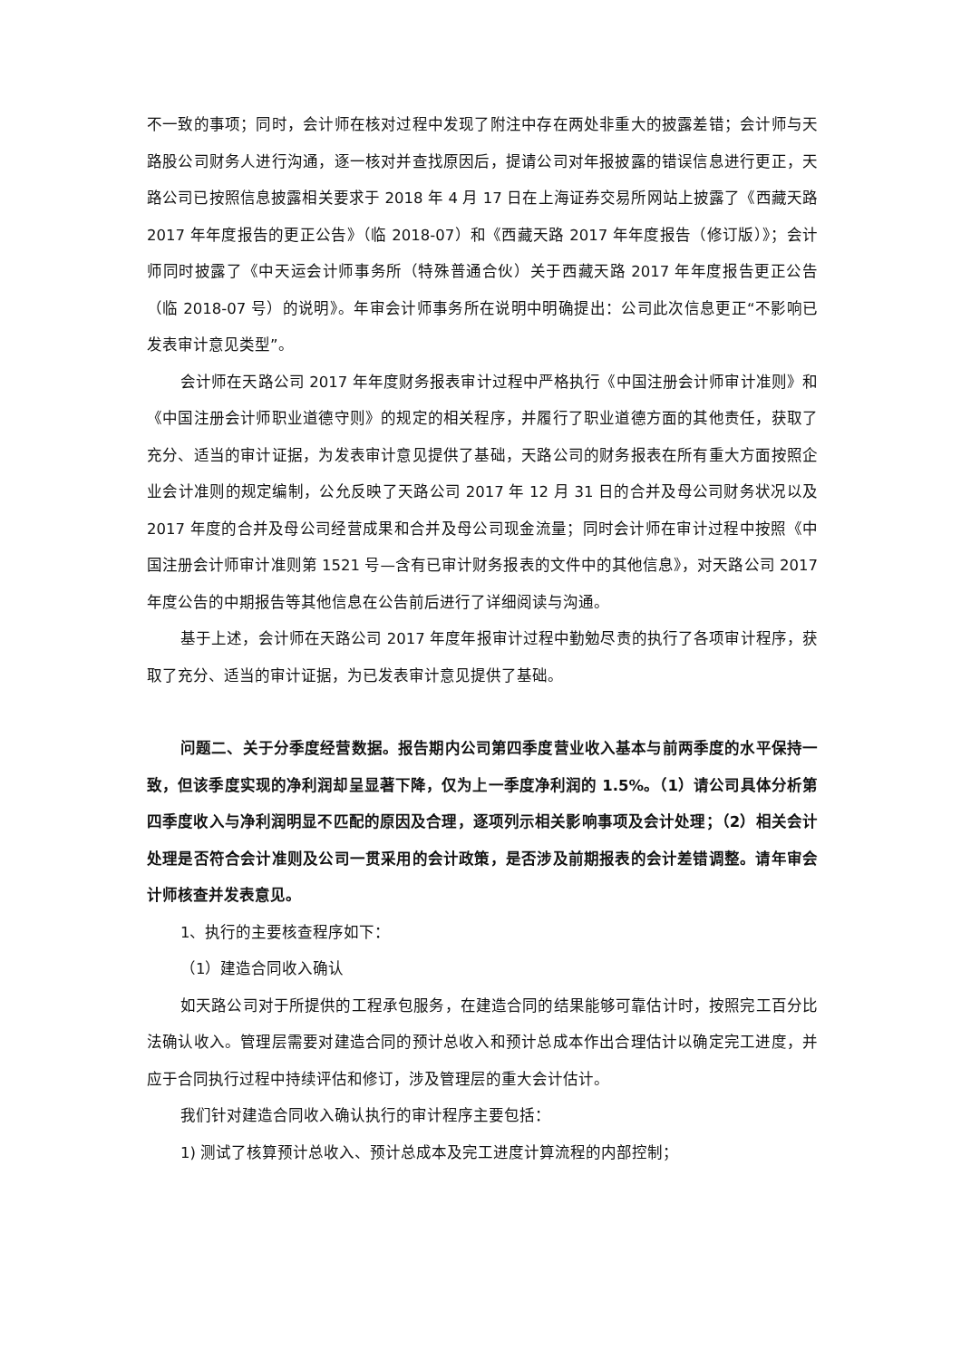不一致的事项；同时，会计师在核对过程中发现了附注中存在两处非重大的披露差错；会计师与天路股公司财务人进行沟通，逐一核对并查找原因后，提请公司对年报披露的错误信息进行更正，天路公司已按照信息披露相关要求于 2018 年 4 月 17 日在上海证券交易所网站上披露了《西藏天路 2017 年年度报告的更正公告》（临 2018-07）和《西藏天路 2017 年年度报告（修订版）》；会计师同时披露了《中天运会计师事务所（特殊普通合伙）关于西藏天路 2017 年年度报告更正公告（临 2018-07 号）的说明》。年审会计师事务所在说明中明确提出：公司此次信息更正“不影响已发表审计意见类型”。
会计师在天路公司 2017 年年度财务报表审计过程中严格执行《中国注册会计师审计准则》和《中国注册会计师职业道德守则》的规定的相关程序，并履行了职业道德方面的其他责任，获取了充分、适当的审计证据，为发表审计意见提供了基础，天路公司的财务报表在所有重大方面按照企业会计准则的规定编制，公允反映了天路公司 2017 年 12 月 31 日的合并及母公司财务状况以及 2017 年度的合并及母公司经营成果和合并及母公司现金流量；同时会计师在审计过程中按照《中国注册会计师审计准则第 1521 号—含有已审计财务报表的文件中的其他信息》，对天路公司 2017 年度公告的中期报告等其他信息在公告前后进行了详细阅读与沟通。
基于上述，会计师在天路公司 2017 年度年报审计过程中勤勉尽责的执行了各项审计程序，获取了充分、适当的审计证据，为已发表审计意见提供了基础。
问题二、关于分季度经营数据。报告期内公司第四季度营业收入基本与前两季度的水平保持一致，但该季度实现的净利润却呈显著下降，仅为上一季度净利润的 1.5%。（1）请公司具体分析第四季度收入与净利润明显不匹配的原因及合理，逐项列示相关影响事项及会计处理；（2）相关会计处理是否符合会计准则及公司一贯采用的会计政策，是否涉及前期报表的会计差错调整。请年审会计师核查并发表意见。
1、执行的主要核查程序如下：
（1）建造合同收入确认
如天路公司对于所提供的工程承包服务，在建造合同的结果能够可靠估计时，按照完工百分比法确认收入。管理层需要对建造合同的预计总收入和预计总成本作出合理估计以确定完工进度，并应于合同执行过程中持续评估和修订，涉及管理层的重大会计估计。
我们针对建造合同收入确认执行的审计程序主要包括：
1) 测试了核算预计总收入、预计总成本及完工进度计算流程的内部控制；